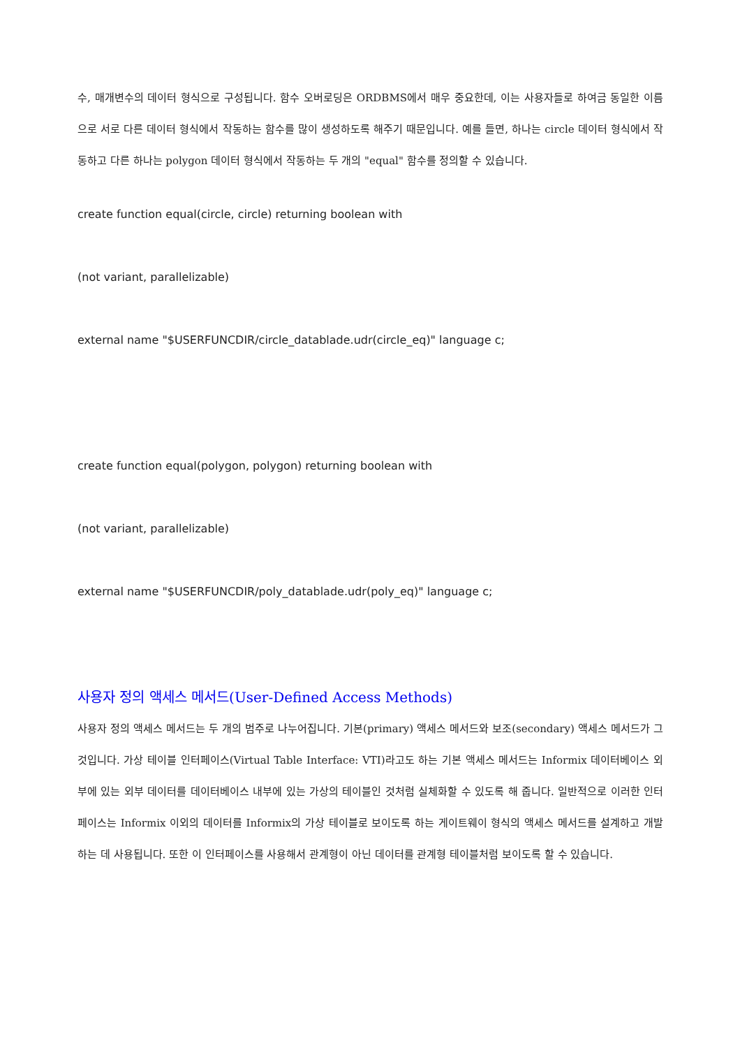수, 매개변수의 데이터 형식으로 구성됩니다. 함수 오버로딩은 ORDBMS에서 매우 중요한데, 이는 사용자들로 하여금 동일한 이름으로 서로 다른 데이터 형식에서 작동하는 함수를 많이 생성하도록 해주기 때문입니다. 예를 들면, 하나는 circle 데이터 형식에서 작동하고 다른 하나는 polygon 데이터 형식에서 작동하는 두 개의 "equal" 함수를 정의할 수 있습니다.
create function equal(circle, circle) returning boolean with
(not variant, parallelizable)
external name "$USERFUNCDIR/circle_datablade.udr(circle_eq)" language c;
create function equal(polygon, polygon) returning boolean with
(not variant, parallelizable)
external name "$USERFUNCDIR/poly_datablade.udr(poly_eq)" language c;
사용자 정의 액세스 메서드(User-Defined Access Methods)
사용자 정의 액세스 메서드는 두 개의 범주로 나누어집니다. 기본(primary) 액세스 메서드와 보조(secondary) 액세스 메서드가 그것입니다. 가상 테이블 인터페이스(Virtual Table Interface: VTI)라고도 하는 기본 액세스 메서드는 Informix 데이터베이스 외부에 있는 외부 데이터를 데이터베이스 내부에 있는 가상의 테이블인 것처럼 실체화할 수 있도록 해 줍니다. 일반적으로 이러한 인터페이스는 Informix 이외의 데이터를 Informix의 가상 테이블로 보이도록 하는 게이트웨이 형식의 액세스 메서드를 설계하고 개발하는 데 사용됩니다. 또한 이 인터페이스를 사용해서 관계형이 아닌 데이터를 관계형 테이블처럼 보이도록 할 수 있습니다.